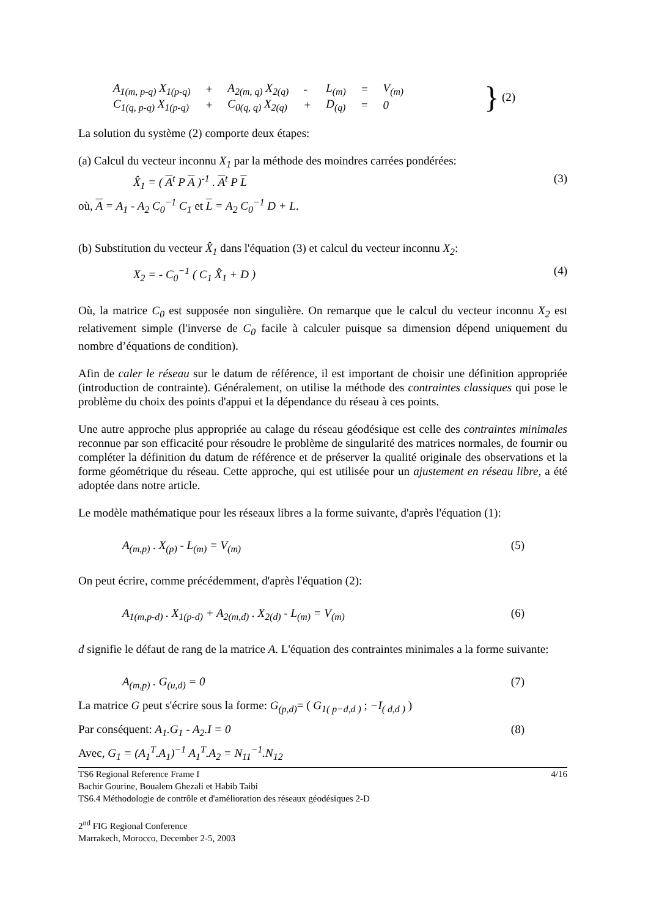| A<sub>1(m, p-q)</sub> X<sub>1(p-q)</sub> | + | A<sub>2(m, q)</sub> X<sub>2(q)</sub> | - | L<sub>(m)</sub> | = | V<sub>(m)</sub> |
| C<sub>1(q, p-q)</sub> X<sub>1(p-q)</sub> | + | C<sub>0(q, q)</sub> X<sub>2(q)</sub> | + | D<sub>(q)</sub> | = | 0 |
} (2)
La solution du système (2) comporte deux étapes:
(a) Calcul du vecteur inconnu X<sub>1</sub> par la méthode des moindres carrées pondérées:
X̂<sub>1</sub> = ( A<sup>t</sup> P A )<sup>-1</sup> . A<sup>t</sup> P L (3)
où, A = A<sub>1</sub> - A<sub>2</sub> C<sub>0</sub><sup>−1</sup> C<sub>1</sub> et L = A<sub>2</sub> C<sub>0</sub><sup>−1</sup> D + L.
(b) Substitution du vecteur X̂<sub>1</sub> dans l'équation (3) et calcul du vecteur inconnu X<sub>2</sub>:
X<sub>2</sub> = - C<sub>0</sub><sup>−1</sup> ( C<sub>1</sub> X̂<sub>1</sub> + D ) (4)
Où, la matrice C<sub>0</sub> est supposée non singulière. On remarque que le calcul du vecteur inconnu X<sub>2</sub> est relativement simple (l'inverse de C<sub>0</sub> facile à calculer puisque sa dimension dépend uniquement du nombre d’équations de condition).
Afin de caler le réseau sur le datum de référence, il est important de choisir une définition appropriée (introduction de contrainte). Généralement, on utilise la méthode des contraintes classiques qui pose le problème du choix des points d'appui et la dépendance du réseau à ces points.
Une autre approche plus appropriée au calage du réseau géodésique est celle des contraintes minimales reconnue par son efficacité pour résoudre le problème de singularité des matrices normales, de fournir ou compléter la définition du datum de référence et de préserver la qualité originale des observations et la forme géométrique du réseau. Cette approche, qui est utilisée pour un ajustement en réseau libre, a été adoptée dans notre article.
Le modèle mathématique pour les réseaux libres a la forme suivante, d'après l'équation (1):
A<sub>(m,p)</sub> . X<sub>(p)</sub> - L<sub>(m)</sub> = V<sub>(m)</sub> (5)
On peut écrire, comme précédemment, d'après l'équation (2):
A<sub>1(m,p-d)</sub> . X<sub>1(p-d)</sub> + A<sub>2(m,d)</sub> . X<sub>2(d)</sub> - L<sub>(m)</sub> = V<sub>(m)</sub> (6)
d signifie le défaut de rang de la matrice A. L'équation des contraintes minimales a la forme suivante:
A<sub>(m,p)</sub> . G<sub>(u,d)</sub> = 0 (7)
La matrice G peut s'écrire sous la forme: G<sub>(p,d)</sub>= ( G<sub>1( p−d,d )</sub> ; −I<sub>( d,d )</sub> )
Par conséquent: A<sub>1</sub>.G<sub>1</sub> - A<sub>2</sub>.I = 0 (8)
Avec, G<sub>1</sub> = (A<sub>1</sub><sup>T</sup>.A<sub>1</sub>)<sup>−1</sup> A<sub>1</sub><sup>T</sup>.A<sub>2</sub> = N<sub>11</sub><sup>−1</sup>.N<sub>12</sub>
TS6 Regional Reference Frame I 4/16
Bachir Gourine, Boualem Ghezali et Habib Taibi
TS6.4 Méthodologie de contrôle et d'amélioration des réseaux géodésiques 2-D
2<sup>nd</sup> FIG Regional Conference
Marrakech, Morocco, December 2-5, 2003